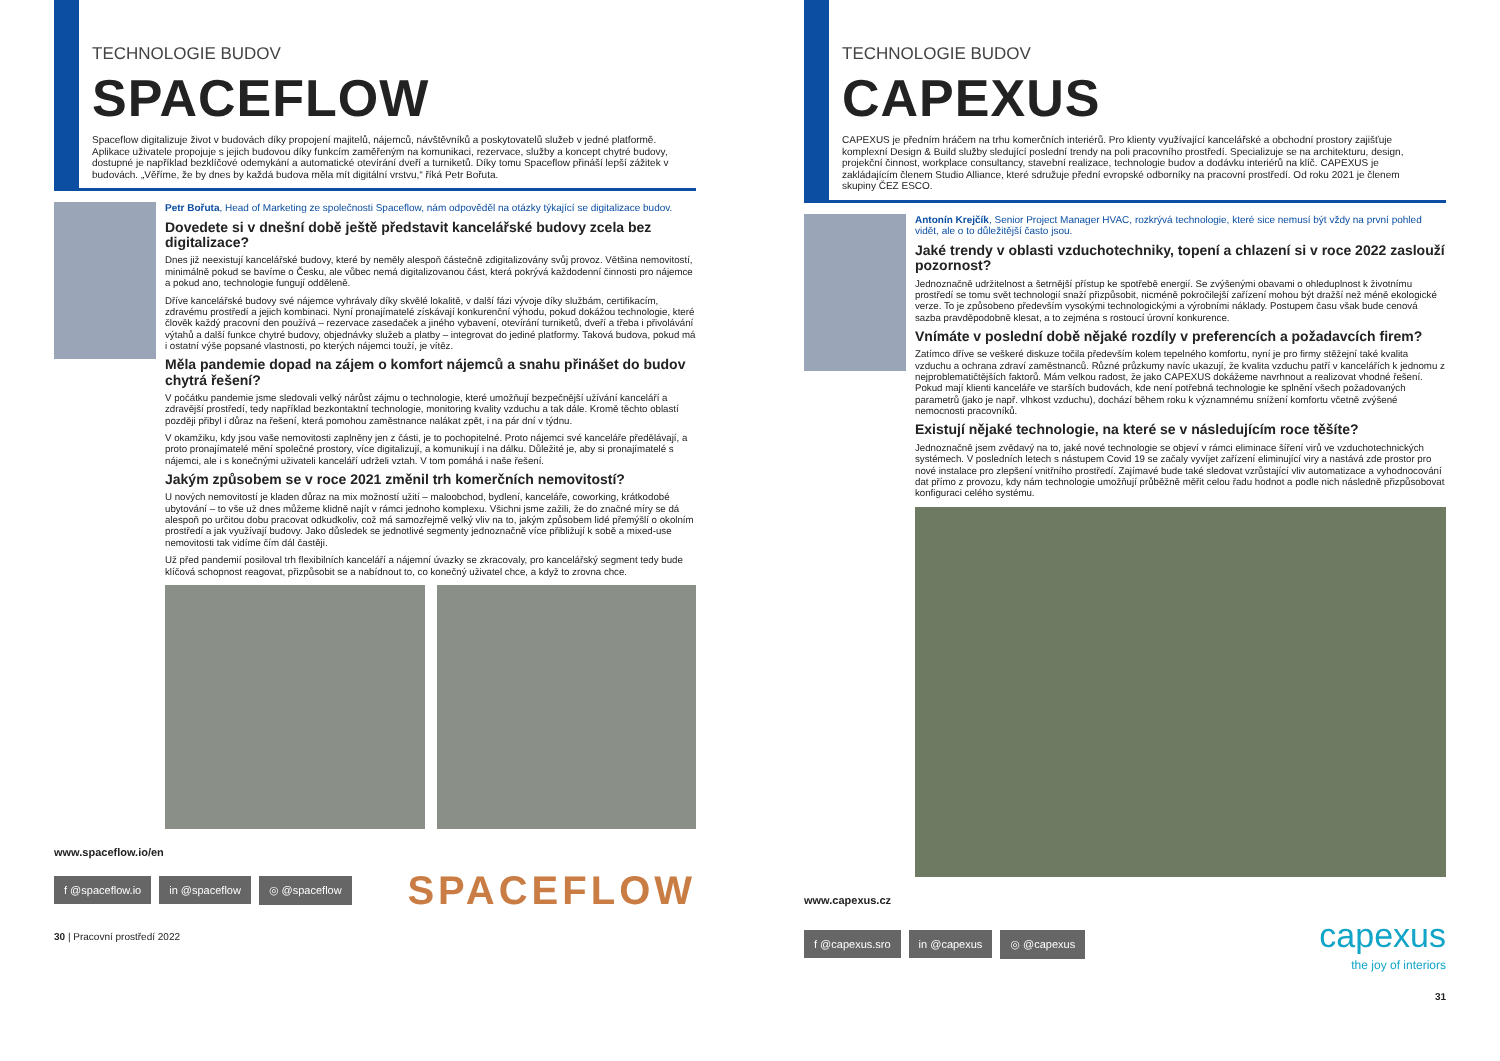TECHNOLOGIE BUDOV
SPACEFLOW
Spaceflow digitalizuje život v budovách díky propojení majitelů, nájemců, návštěvníků a poskytovatelů služeb v jedné platformě. Aplikace uživatele propojuje s jejich budovou díky funkcím zaměřeným na komunikaci, rezervace, služby a koncept chytré budovy, dostupné je například bezklíčové odemykání a automatické otevírání dveří a turniketů. Díky tomu Spaceflow přináší lepší zážitek v budovách. „Věříme, že by dnes by každá budova měla mít digitální vrstvu,“ říká Petr Bořuta.
Petr Bořuta, Head of Marketing ze společnosti Spaceflow, nám odpověděl na otázky týkající se digitalizace budov.
Dovedete si v dnešní době ještě představit kancelářské budovy zcela bez digitalizace?
Dnes již neexistují kancelářské budovy, které by neměly alespoň částečně zdigitalizovány svůj provoz. Většina nemovitostí, minimálně pokud se bavíme o Česku, ale vůbec nemá digitalizovanou část, která pokrývá každodenní činnosti pro nájemce a pokud ano, technologie fungují odděleně.
Dříve kancelářské budovy své nájemce vyhrávaly díky skvělé lokalitě, v další fázi vývoje díky službám, certifikacím, zdravému prostředí a jejich kombinaci. Nyní pronajímatelé získávají konkurenční výhodu, pokud dokážou technologie, které člověk každý pracovní den používá – rezervace zasedaček a jiného vybavení, otevírání turniketů, dveří a třeba i přivolávání výtahů a další funkce chytré budovy, objednávky služeb a platby – integrovat do jediné platformy. Taková budova, pokud má i ostatní výše popsané vlastnosti, po kterých nájemci touží, je vítěz.
Měla pandemie dopad na zájem o komfort nájemců a snahu přinášet do budov chytrá řešení?
V počátku pandemie jsme sledovali velký nárůst zájmu o technologie, které umožňují bezpečnější užívání kanceláří a zdravější prostředí, tedy například bezkontaktní technologie, monitoring kvality vzduchu a tak dále. Kromě těchto oblastí později přibyl i důraz na řešení, která pomohou zaměstnance nalákat zpět, i na pár dní v týdnu.
V okamžiku, kdy jsou vaše nemovitosti zaplněny jen z části, je to pochopitelné. Proto nájemci své kanceláře předělávají, a proto pronajímatelé mění společné prostory, více digitalizují, a komunikují i na dálku. Důležité je, aby si pronajímatelé s nájemci, ale i s konečnými uživateli kanceláří udrželi vztah. V tom pomáhá i naše řešení.
Jakým způsobem se v roce 2021 změnil trh komerčních nemovitostí?
U nových nemovitostí je kladen důraz na mix možností užití – maloobchod, bydlení, kanceláře, coworking, krátkodobé ubytování – to vše už dnes můžeme klidně najít v rámci jednoho komplexu. Všichni jsme zažili, že do značné míry se dá alespoň po určitou dobu pracovat odkudkoliv, což má samozřejmě velký vliv na to, jakým způsobem lidé přemýšlí o okolním prostředí a jak využívají budovy. Jako důsledek se jednotlivé segmenty jednoznačně více přibližují k sobě a mixed-use nemovitosti tak vidíme čím dál častěji.
Už před pandemií posiloval trh flexibilních kanceláří a nájemní úvazky se zkracovaly, pro kancelářský segment tedy bude klíčová schopnost reagovat, přizpůsobit se a nabídnout to, co konečný uživatel chce, a když to zrovna chce.
www.spaceflow.io/en
f @spaceflow.io in @spaceflow ◎ @spaceflow SPACEFLOW
30 | Pracovní prostředí 2022
TECHNOLOGIE BUDOV
CAPEXUS
CAPEXUS je předním hráčem na trhu komerčních interiérů. Pro klienty využívající kancelářské a obchodní prostory zajišťuje komplexní Design & Build služby sledující poslední trendy na poli pracovního prostředí. Specializuje se na architekturu, design, projekční činnost, workplace consultancy, stavební realizace, technologie budov a dodávku interiérů na klíč. CAPEXUS je zakládajícím členem Studio Alliance, které sdružuje přední evropské odborníky na pracovní prostředí. Od roku 2021 je členem skupiny ČEZ ESCO.
Antonín Krejčík, Senior Project Manager HVAC, rozkrývá technologie, které sice nemusí být vždy na první pohled vidět, ale o to důležitější často jsou.
Jaké trendy v oblasti vzduchotechniky, topení a chlazení si v roce 2022 zaslouží pozornost?
Jednoznačně udržitelnost a šetrnější přístup ke spotřebě energií. Se zvýšenými obavami o ohleduplnost k životnímu prostředí se tomu svět technologií snaží přizpůsobit, nicméně pokročilejší zařízení mohou být dražší než méně ekologické verze. To je způsobeno především vysokými technologickými a výrobními náklady. Postupem času však bude cenová sazba pravděpodobně klesat, a to zejména s rostoucí úrovní konkurence.
Vnímáte v poslední době nějaké rozdíly v preferencích a požadavcích firem?
Zatímco dříve se veškeré diskuze točila především kolem tepelného komfortu, nyní je pro firmy stěžejní také kvalita vzduchu a ochrana zdraví zaměstnanců. Různé průzkumy navíc ukazují, že kvalita vzduchu patří v kancelářích k jednomu z nejproblematičtějších faktorů. Mám velkou radost, že jako CAPEXUS dokážeme navrhnout a realizovat vhodné řešení. Pokud mají klienti kanceláře ve starších budovách, kde není potřebná technologie ke splnění všech požadovaných parametrů (jako je např. vlhkost vzduchu), dochází během roku k významnému snížení komfortu včetně zvýšené nemocnosti pracovníků.
Existují nějaké technologie, na které se v následujícím roce těšíte?
Jednoznačně jsem zvědavý na to, jaké nové technologie se objeví v rámci eliminace šíření virů ve vzduchotechnických systémech. V posledních letech s nástupem Covid 19 se začaly vyvíjet zařízení eliminující viry a nastává zde prostor pro nové instalace pro zlepšení vnitřního prostředí. Zajímavé bude také sledovat vzrůstající vliv automatizace a vyhodnocování dat přímo z provozu, kdy nám technologie umožňují průběžně měřit celou řadu hodnot a podle nich následně přizpůsobovat konfiguraci celého systému.
www.capexus.cz
f @capexus.sro in @capexus ◎ @capexus capexus
the joy of interiors
31